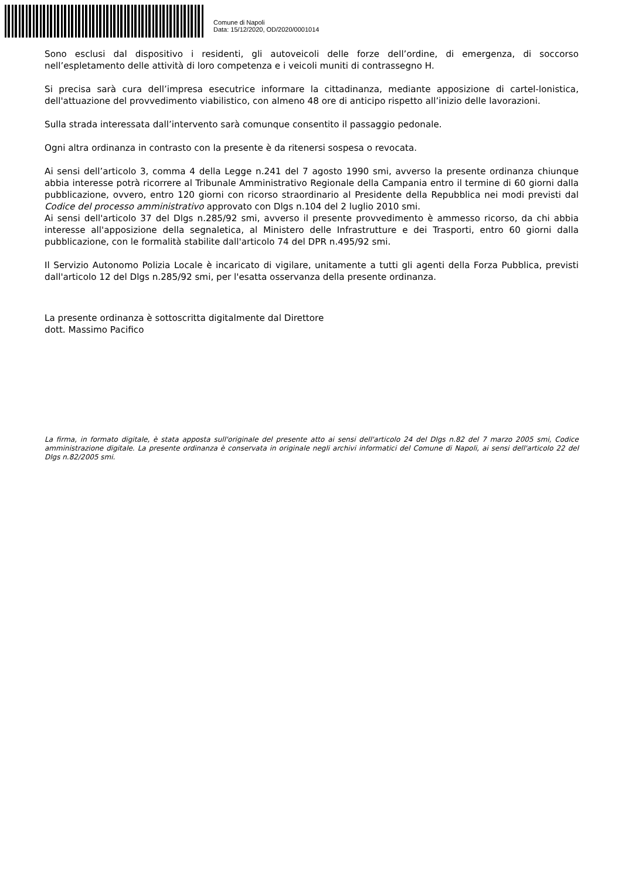Comune di Napoli
Data: 15/12/2020, OD/2020/0001014
Sono esclusi dal dispositivo i residenti, gli autoveicoli delle forze dell’ordine, di emergenza, di soccorso nell’espletamento delle attività di loro competenza e i veicoli muniti di contrassegno H.
Si precisa sarà cura dell’impresa esecutrice informare la cittadinanza, mediante apposizione di cartel-lonistica, dell'attuazione del provvedimento viabilistico, con almeno 48 ore di anticipo rispetto all’inizio delle lavorazioni.
Sulla strada interessata dall’intervento sarà comunque consentito il passaggio pedonale.
Ogni altra ordinanza in contrasto con la presente è da ritenersi sospesa o revocata.
Ai sensi dell’articolo 3, comma 4 della Legge n.241 del 7 agosto 1990 smi, avverso la presente ordinanza chiunque abbia interesse potrà ricorrere al Tribunale Amministrativo Regionale della Campania entro il termine di 60 giorni dalla pubblicazione, ovvero, entro 120 giorni con ricorso straordinario al Presidente della Repubblica nei modi previsti dal Codice del processo amministrativo approvato con Dlgs n.104 del 2 luglio 2010 smi.
Ai sensi dell'articolo 37 del Dlgs n.285/92 smi, avverso il presente provvedimento è ammesso ricorso, da chi abbia interesse all'apposizione della segnaletica, al Ministero delle Infrastrutture e dei Trasporti, entro 60 giorni dalla pubblicazione, con le formalità stabilite dall'articolo 74 del DPR n.495/92 smi.
Il Servizio Autonomo Polizia Locale è incaricato di vigilare, unitamente a tutti gli agenti della Forza Pubblica, previsti dall'articolo 12 del Dlgs n.285/92 smi, per l'esatta osservanza della presente ordinanza.
La presente ordinanza è sottoscritta digitalmente dal Direttore
dott. Massimo Pacifico
La firma, in formato digitale, è stata apposta sull'originale del presente atto ai sensi dell'articolo 24 del Dlgs n.82 del 7 marzo 2005 smi, Codice amministrazione digitale. La presente ordinanza è conservata in originale negli archivi informatici del Comune di Napoli, ai sensi dell'articolo 22 del Dlgs n.82/2005 smi.